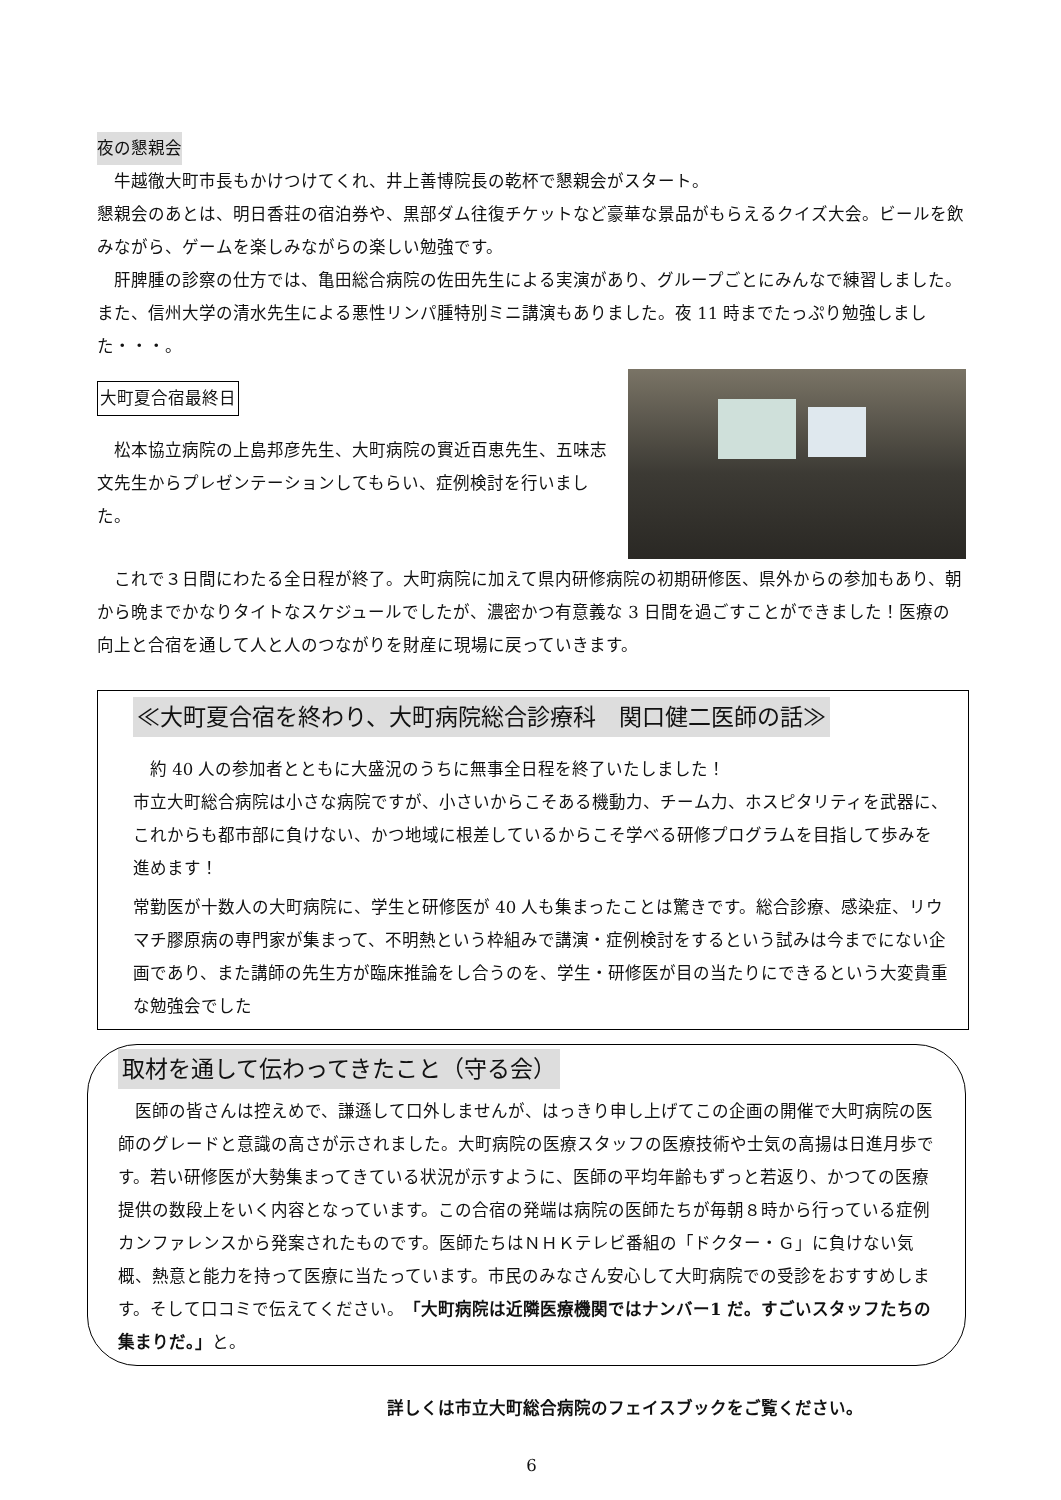夜の懇親会
　牛越徹大町市長もかけつけてくれ、井上善博院長の乾杯で懇親会がスタート。
懇親会のあとは、明日香荘の宿泊券や、黒部ダム往復チケットなど豪華な景品がもらえるクイズ大会。ビールを飲みながら、ゲームを楽しみながらの楽しい勉強です。
　肝脾腫の診察の仕方では、亀田総合病院の佐田先生による実演があり、グループごとにみんなで練習しました。また、信州大学の清水先生による悪性リンパ腫特別ミニ講演もありました。夜 11 時までたっぷり勉強しました・・・。
大町夏合宿最終日
　松本協立病院の上島邦彦先生、大町病院の實近百恵先生、五味志文先生からプレゼンテーションしてもらい、症例検討を行いました。
　これで３日間にわたる全日程が終了。大町病院に加えて県内研修病院の初期研修医、県外からの参加もあり、朝から晩までかなりタイトなスケジュールでしたが、濃密かつ有意義な 3 日間を過ごすことができました！医療の向上と合宿を通して人と人のつながりを財産に現場に戻っていきます。
≪大町夏合宿を終わり、大町病院総合診療科　関口健二医師の話≫
　約 40 人の参加者とともに大盛況のうちに無事全日程を終了いたしました！
市立大町総合病院は小さな病院ですが、小さいからこそある機動力、チーム力、ホスピタリティを武器に、これからも都市部に負けない、かつ地域に根差しているからこそ学べる研修プログラムを目指して歩みを進めます！
常勤医が十数人の大町病院に、学生と研修医が 40 人も集まったことは驚きです。総合診療、感染症、リウマチ膠原病の専門家が集まって、不明熱という枠組みで講演・症例検討をするという試みは今までにない企画であり、また講師の先生方が臨床推論をし合うのを、学生・研修医が目の当たりにできるという大変貴重な勉強会でした
取材を通して伝わってきたこと（守る会）
　医師の皆さんは控えめで、謙遜して口外しませんが、はっきり申し上げてこの企画の開催で大町病院の医師のグレードと意識の高さが示されました。大町病院の医療スタッフの医療技術や士気の高揚は日進月歩です。若い研修医が大勢集まってきている状況が示すように、医師の平均年齢もずっと若返り、かつての医療提供の数段上をいく内容となっています。この合宿の発端は病院の医師たちが毎朝８時から行っている症例カンファレンスから発案されたものです。医師たちはＮＨＫテレビ番組の「ドクター・Ｇ」に負けない気概、熱意と能力を持って医療に当たっています。市民のみなさん安心して大町病院での受診をおすすめします。そして口コミで伝えてください。「大町病院は近隣医療機関ではナンバー1 だ。すごいスタッフたちの集まりだ。」と。
詳しくは市立大町総合病院のフェイスブックをご覧ください。
6